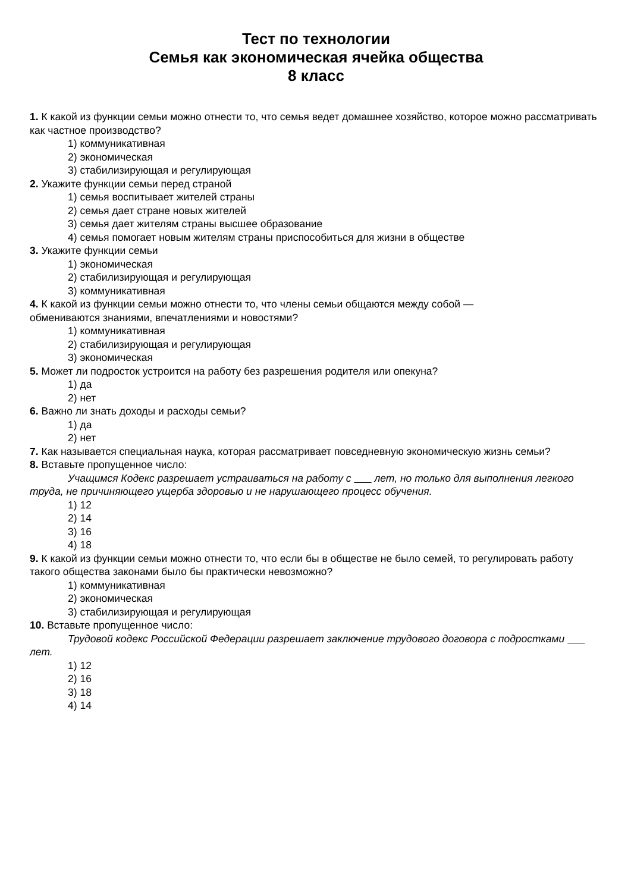Тест по технологии
Семья как экономическая ячейка общества
8 класс
1. К какой из функции семьи можно отнести то, что семья ведет домашнее хозяйство, которое можно рассматривать как частное производство?
1) коммуникативная
2) экономическая
3) стабилизирующая и регулирующая
2. Укажите функции семьи перед страной
1) семья воспитывает жителей страны
2) семья дает стране новых жителей
3) семья дает жителям страны высшее образование
4) семья помогает новым жителям страны приспособиться для жизни в обществе
3. Укажите функции семьи
1) экономическая
2) стабилизирующая и регулирующая
3) коммуникативная
4. К какой из функции семьи можно отнести то, что члены семьи общаются между собой —
обмениваются знаниями, впечатлениями и новостями?
1) коммуникативная
2) стабилизирующая и регулирующая
3) экономическая
5. Может ли подросток устроится на работу без разрешения родителя или опекуна?
1) да
2) нет
6. Важно ли знать доходы и расходы семьи?
1) да
2) нет
7. Как называется специальная наука, которая рассматривает повседневную экономическую жизнь семьи?
8. Вставьте пропущенное число:
Учащимся Кодекс разрешает устраиваться на работу с лет, но только для выполнения легкого труда, не причиняющего ущерба здоровью и не нарушающего процесс обучения.
1) 12
2) 14
3) 16
4) 18
9. К какой из функции семьи можно отнести то, что если бы в обществе не было семей, то регулировать работу такого общества законами было бы практически невозможно?
1) коммуникативная
2) экономическая
3) стабилизирующая и регулирующая
10. Вставьте пропущенное число:
Трудовой кодекс Российской Федерации разрешает заключение трудового договора с подростками лет.
1) 12
2) 16
3) 18
4) 14